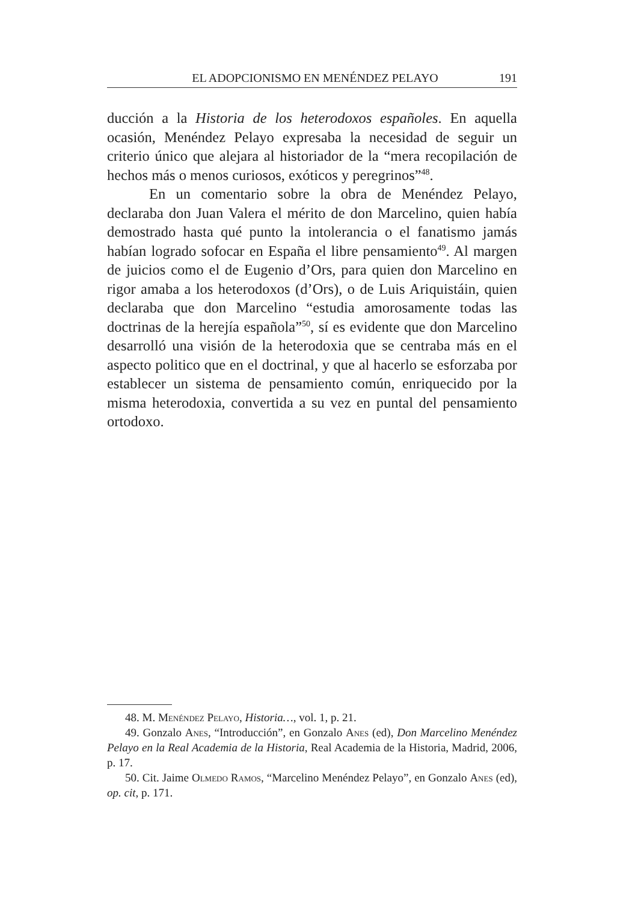EL ADOPCIONISMO EN MENÉNDEZ PELAYO 191
ducción a la Historia de los heterodoxos españoles. En aquella ocasión, Menéndez Pelayo expresaba la necesidad de seguir un criterio único que alejara al historiador de la “mera recopilación de hechos más o menos curiosos, exóticos y peregrinos”<sup>48</sup>.
En un comentario sobre la obra de Menéndez Pelayo, declaraba don Juan Valera el mérito de don Marcelino, quien había demostrado hasta qué punto la intolerancia o el fanatismo jamás habían logrado sofocar en España el libre pensamiento<sup>49</sup>. Al margen de juicios como el de Eugenio d’Ors, para quien don Marcelino en rigor amaba a los heterodoxos (d’Ors), o de Luis Ariquistáin, quien declaraba que don Marcelino “estudia amorosamente todas las doctrinas de la herejía española”<sup>50</sup>, sí es evidente que don Marcelino desarrolló una visión de la heterodoxia que se centraba más en el aspecto politico que en el doctrinal, y que al hacerlo se esforzaba por establecer un sistema de pensamiento común, enriquecido por la misma heterodoxia, convertida a su vez en puntal del pensamiento ortodoxo.
48. M. Menéndez Pelayo, Historia…, vol. 1, p. 21.
49. Gonzalo Anes, “Introducción”, en Gonzalo Anes (ed), Don Marcelino Menéndez Pelayo en la Real Academia de la Historia, Real Academia de la Historia, Madrid, 2006, p. 17.
50. Cit. Jaime Olmedo Ramos, “Marcelino Menéndez Pelayo”, en Gonzalo Anes (ed), op. cit, p. 171.